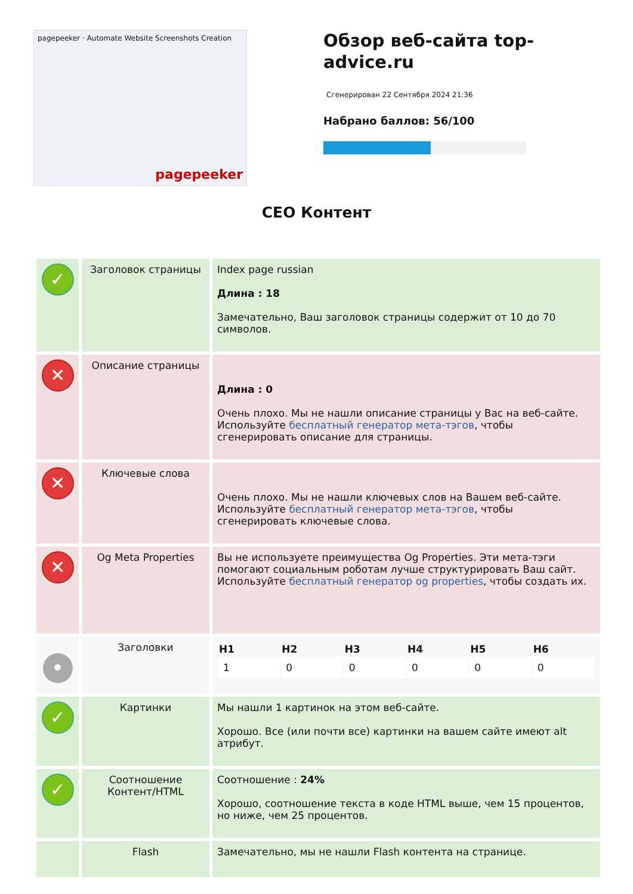pagepeeker · Automate Website Screenshots Creation
pagepeeker
Обзор веб-сайта top-advice.ru
Сгенерирован 22 Сентября 2024 21:36
Набрано баллов: 56/100
СЕО Контент
| ✓ | Заголовок страницы | Index page russian Длина : 18 Замечательно, Ваш заголовок страницы содержит от 10 до 70 символов. |
| ✕ | Описание страницы | Длина : 0 Очень плохо. Мы не нашли описание страницы у Вас на веб-сайте. Используйте бесплатный генератор мета-тэгов , чтобы сгенерировать описание для страницы. |
| ✕ | Ключевые слова | Очень плохо. Мы не нашли ключевых слов на Вашем веб-сайте. Используйте бесплатный генератор мета-тэгов , чтобы сгенерировать ключевые слова. |
| ✕ | Og Meta Properties | Вы не используете преимущества Og Properties. Эти мета-тэги помогают социальным роботам лучше структурировать Ваш сайт. Используйте бесплатный генератор og properties , чтобы создать их. |
| • | Заголовки | / H1 / H2 / H3 / H4 / H5 / H6 / / --- / --- / --- / --- / --- / --- / / 1 / 0 / 0 / 0 / 0 / 0 / |
| ✓ | Картинки | Мы нашли 1 картинок на этом веб-сайте. Хорошо. Все (или почти все) картинки на вашем сайте имеют alt атрибут. |
| ✓ | Соотношение Контент/HTML | Соотношение : 24% Хорошо, соотношение текста в коде HTML выше, чем 15 процентов, но ниже, чем 25 процентов. |
| | Flash | Замечательно, мы не нашли Flash контента на странице. |